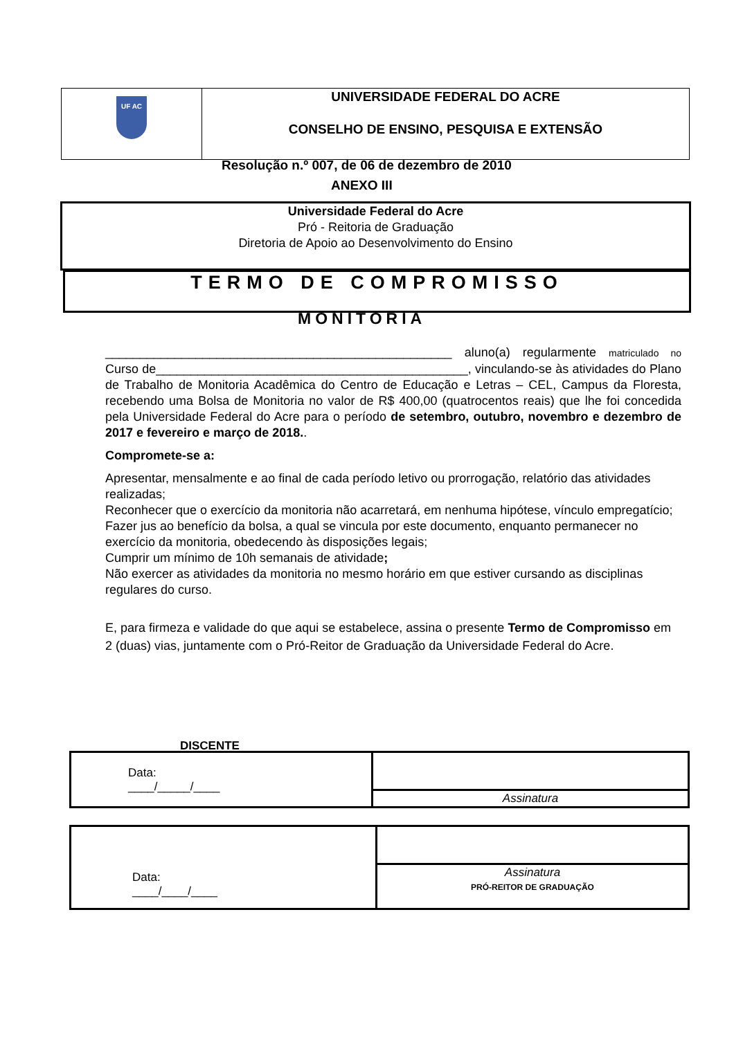| UF AC | UNIVERSIDADE FEDERAL DO ACRE CONSELHO DE ENSINO, PESQUISA E EXTENSÃO |
Resolução n.º 007, de 06 de dezembro de 2010
ANEXO III
Universidade Federal do Acre
Pró - Reitoria de Graduação
Diretoria de Apoio ao Desenvolvimento do Ensino
TERMO DE COMPROMISSO
MONITORIA
__________________________________________________ aluno(a) regularmente matriculado no Curso de_____________________________________________, vinculando-se às atividades do Plano de Trabalho de Monitoria Acadêmica do Centro de Educação e Letras – CEL, Campus da Floresta, recebendo uma Bolsa de Monitoria no valor de R$ 400,00 (quatrocentos reais) que lhe foi concedida pela Universidade Federal do Acre para o período de setembro, outubro, novembro e dezembro de 2017 e fevereiro e março de 2018..
Compromete-se a:
Apresentar, mensalmente e ao final de cada período letivo ou prorrogação, relatório das atividades realizadas;
Reconhecer que o exercício da monitoria não acarretará, em nenhuma hipótese, vínculo empregatício;
Fazer jus ao benefício da bolsa, a qual se vincula por este documento, enquanto permanecer no exercício da monitoria, obedecendo às disposições legais;
Cumprir um mínimo de 10h semanais de atividade;
Não exercer as atividades da monitoria no mesmo horário em que estiver cursando as disciplinas regulares do curso.
E, para firmeza e validade do que aqui se estabelece, assina o presente Termo de Compromisso em 2 (duas) vias, juntamente com o Pró-Reitor de Graduação da Universidade Federal do Acre.
DISCENTE
| Data: ____/_____/____ | |
| | Assinatura |
| Data: ____/____/____ | |
| | Assinatura PRÓ-REITOR DE GRADUAÇÃO |